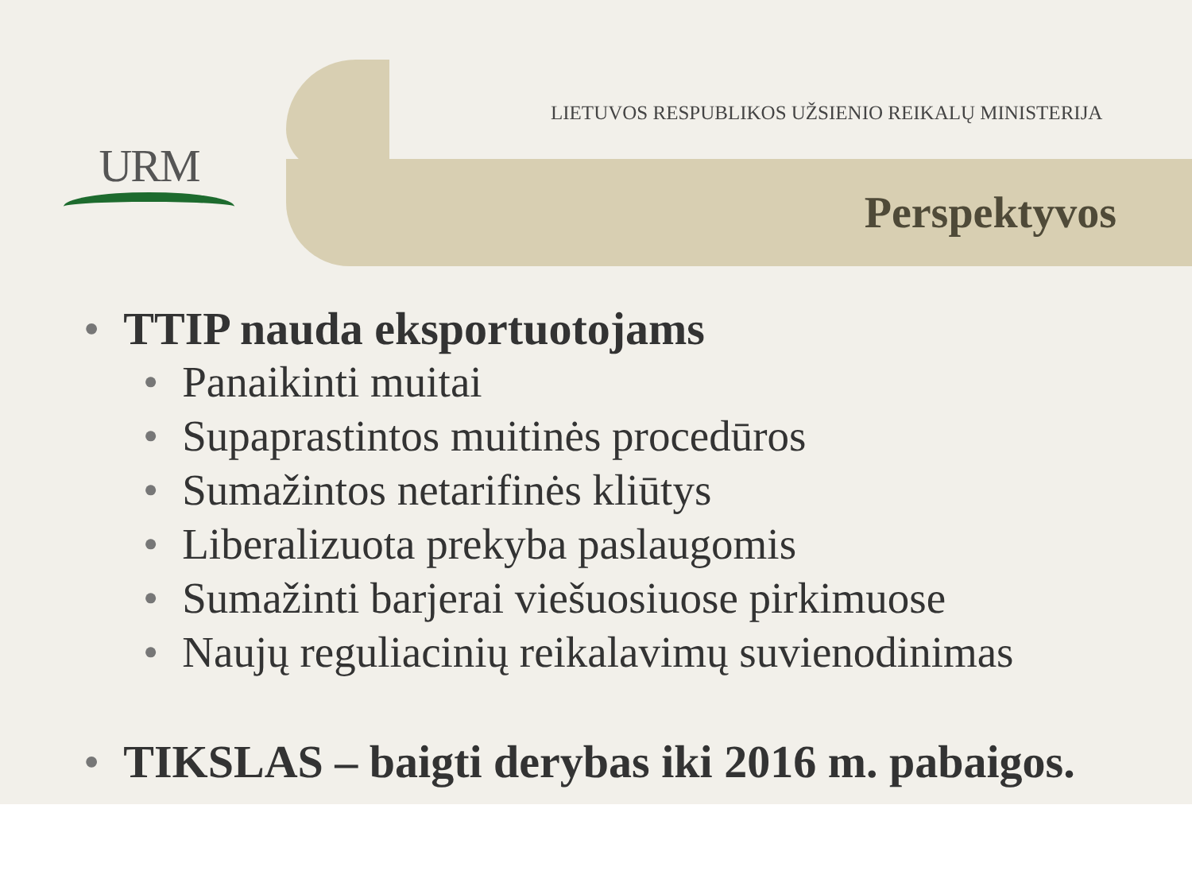URM
LIETUVOS RESPUBLIKOS UŽSIENIO REIKALŲ MINISTERIJA
Perspektyvos
• TTIP nauda eksportuotojams
• Panaikinti muitai
• Supaprastintos muitinės procedūros
• Sumažintos netarifinės kliūtys
• Liberalizuota prekyba paslaugomis
• Sumažinti barjerai viešuosiuose pirkimuose
• Naujų reguliacinių reikalavimų suvienodinimas
• TIKSLAS – baigti derybas iki 2016 m. pabaigos.